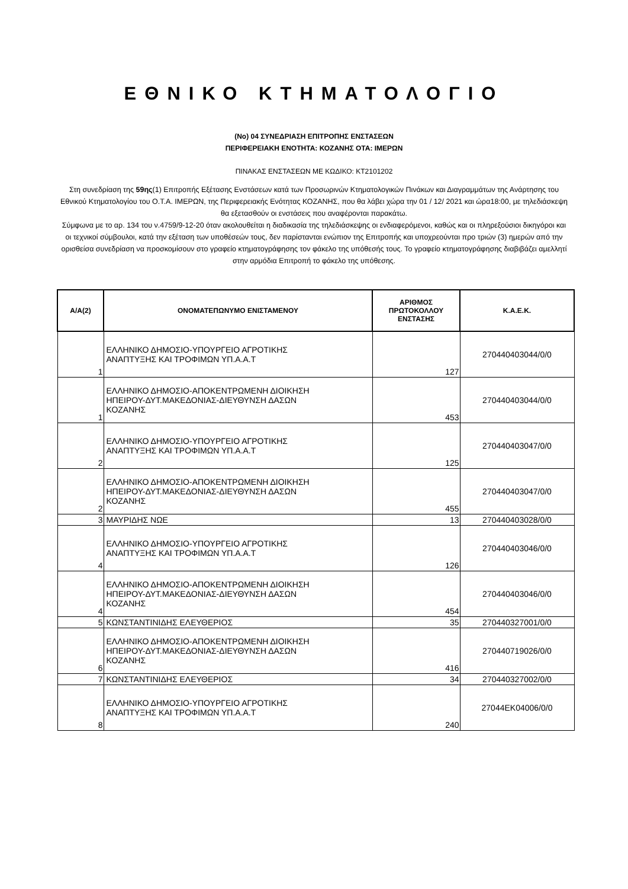ΕΘΝΙΚΟ ΚΤΗΜΑΤΟΛΟΓΙΟ
(Νο) 04 ΣΥΝΕΔΡΙΑΣΗ ΕΠΙΤΡΟΠΗΣ ΕΝΣΤΑΣΕΩΝ
ΠΕΡΙΦΕΡΕΙΑΚΗ ΕΝΟΤΗΤΑ: ΚΟΖΑΝΗΣ ΟΤΑ: ΙΜΕΡΩΝ
ΠΙΝΑΚΑΣ ΕΝΣΤΑΣΕΩΝ ΜΕ ΚΩΔΙΚΟ: ΚΤ2101202
Στη συνεδρίαση της 59ης(1) Επιτροπής Εξέτασης Ενστάσεων κατά των Προσωρινών Κτηματολογικών Πινάκων και Διαγραμμάτων της Ανάρτησης του Εθνικού Κτηματολογίου του Ο.Τ.Α. ΙΜΕΡΩΝ, της Περιφερειακής Ενότητας ΚΟΖΑΝΗΣ, που θα λάβει χώρα την 01 / 12/ 2021 και ώρα18:00, με τηλεδιάσκεψη θα εξετασθούν οι ενστάσεις που αναφέρονται παρακάτω.
Σύμφωνα με το αρ. 134 του ν.4759/9-12-20 όταν ακολουθείται η διαδικασία της τηλεδιάσκεψης οι ενδιαφερόμενοι, καθώς και οι πληρεξούσιοι δικηγόροι και οι τεχνικοί σύμβουλοι, κατά την εξέταση των υποθέσεών τους, δεν παρίστανται ενώπιον της Επιτροπής και υποχρεούνται προ τριών (3) ημερών από την ορισθείσα συνεδρίαση να προσκομίσουν στο γραφείο κτηματογράφησης τον φάκελο της υπόθεσής τους. Το γραφείο κτηματογράφησης διαβιβάζει αμελλητί στην αρμόδια Επιτροπή το φάκελο της υπόθεσης.
| Α/Α(2) | ΟΝΟΜΑΤΕΠΩΝΥΜΟ ΕΝΙΣΤΑΜΕΝΟΥ | ΑΡΙΘΜΟΣ ΠΡΩΤΟΚΟΛΛΟΥ ΕΝΣΤΑΣΗΣ | Κ.Α.Ε.Κ. |
| --- | --- | --- | --- |
| 1 | ΕΛΛΗΝΙΚΟ ΔΗΜΟΣΙΟ-ΥΠΟΥΡΓΕΙΟ ΑΓΡΟΤΙΚΗΣ ΑΝΑΠΤΥΞΗΣ ΚΑΙ ΤΡΟΦΙΜΩΝ ΥΠ.Α.Α.Τ | 127 | 270440403044/0/0 |
| 1 | ΕΛΛΗΝΙΚΟ ΔΗΜΟΣΙΟ-ΑΠΟΚΕΝΤΡΩΜΕΝΗ ΔΙΟΙΚΗΣΗ ΗΠΕΙΡΟΥ-ΔΥΤ.ΜΑΚΕΔΟΝΙΑΣ-ΔΙΕΥΘΥΝΣΗ ΔΑΣΩΝ ΚΟΖΑΝΗΣ | 453 | 270440403044/0/0 |
| 2 | ΕΛΛΗΝΙΚΟ ΔΗΜΟΣΙΟ-ΥΠΟΥΡΓΕΙΟ ΑΓΡΟΤΙΚΗΣ ΑΝΑΠΤΥΞΗΣ ΚΑΙ ΤΡΟΦΙΜΩΝ ΥΠ.Α.Α.Τ | 125 | 270440403047/0/0 |
| 2 | ΕΛΛΗΝΙΚΟ ΔΗΜΟΣΙΟ-ΑΠΟΚΕΝΤΡΩΜΕΝΗ ΔΙΟΙΚΗΣΗ ΗΠΕΙΡΟΥ-ΔΥΤ.ΜΑΚΕΔΟΝΙΑΣ-ΔΙΕΥΘΥΝΣΗ ΔΑΣΩΝ ΚΟΖΑΝΗΣ | 455 | 270440403047/0/0 |
| 3 | ΜΑΥΡΙΔΗΣ ΝΩΕ | 13 | 270440403028/0/0 |
| 4 | ΕΛΛΗΝΙΚΟ ΔΗΜΟΣΙΟ-ΥΠΟΥΡΓΕΙΟ ΑΓΡΟΤΙΚΗΣ ΑΝΑΠΤΥΞΗΣ ΚΑΙ ΤΡΟΦΙΜΩΝ ΥΠ.Α.Α.Τ | 126 | 270440403046/0/0 |
| 4 | ΕΛΛΗΝΙΚΟ ΔΗΜΟΣΙΟ-ΑΠΟΚΕΝΤΡΩΜΕΝΗ ΔΙΟΙΚΗΣΗ ΗΠΕΙΡΟΥ-ΔΥΤ.ΜΑΚΕΔΟΝΙΑΣ-ΔΙΕΥΘΥΝΣΗ ΔΑΣΩΝ ΚΟΖΑΝΗΣ | 454 | 270440403046/0/0 |
| 5 | ΚΩΝΣΤΑΝΤΙΝΙΔΗΣ ΕΛΕΥΘΕΡΙΟΣ | 35 | 270440327001/0/0 |
| 6 | ΕΛΛΗΝΙΚΟ ΔΗΜΟΣΙΟ-ΑΠΟΚΕΝΤΡΩΜΕΝΗ ΔΙΟΙΚΗΣΗ ΗΠΕΙΡΟΥ-ΔΥΤ.ΜΑΚΕΔΟΝΙΑΣ-ΔΙΕΥΘΥΝΣΗ ΔΑΣΩΝ ΚΟΖΑΝΗΣ | 416 | 270440719026/0/0 |
| 7 | ΚΩΝΣΤΑΝΤΙΝΙΔΗΣ ΕΛΕΥΘΕΡΙΟΣ | 34 | 270440327002/0/0 |
| 8 | ΕΛΛΗΝΙΚΟ ΔΗΜΟΣΙΟ-ΥΠΟΥΡΓΕΙΟ ΑΓΡΟΤΙΚΗΣ ΑΝΑΠΤΥΞΗΣ ΚΑΙ ΤΡΟΦΙΜΩΝ ΥΠ.Α.Α.Τ | 240 | 27044ΕΚ04006/0/0 |